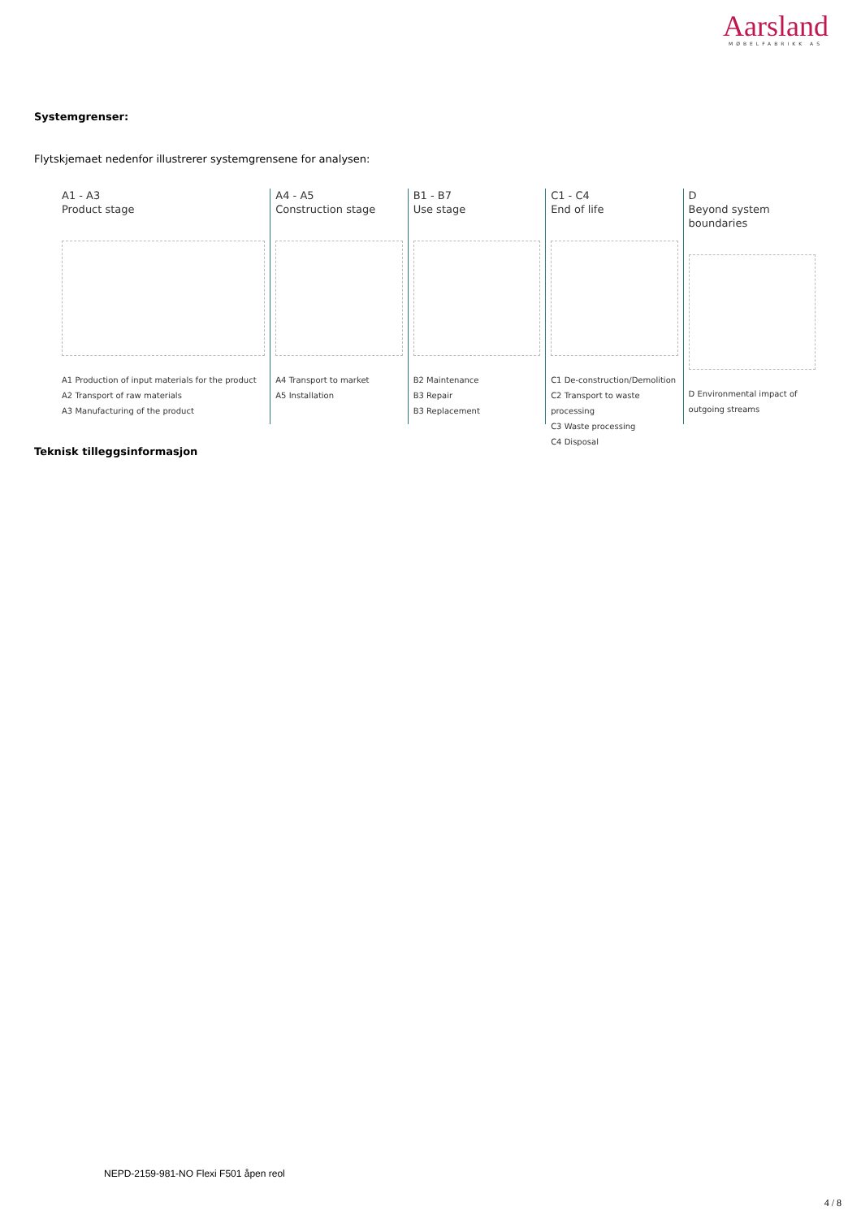Aarsland
MØBELFABRIKK AS
Systemgrenser:
Flytskjemaet nedenfor illustrerer systemgrensene for analysen:
A1 - A3
Product stage
A1 Production of input materials for the product
A2 Transport of raw materials
A3 Manufacturing of the product
A4 - A5
Construction stage
A4 Transport to market
A5 Installation
B1 - B7
Use stage
B2 Maintenance
B3 Repair
B3 Replacement
C1 - C4
End of life
C1 De-construction/Demolition
C2 Transport to waste processing
C3 Waste processing
C4 Disposal
D
Beyond system boundaries
D Environmental impact of outgoing streams
Teknisk tilleggsinformasjon
NEPD-2159-981-NO Flexi F501 åpen reol
4 / 8